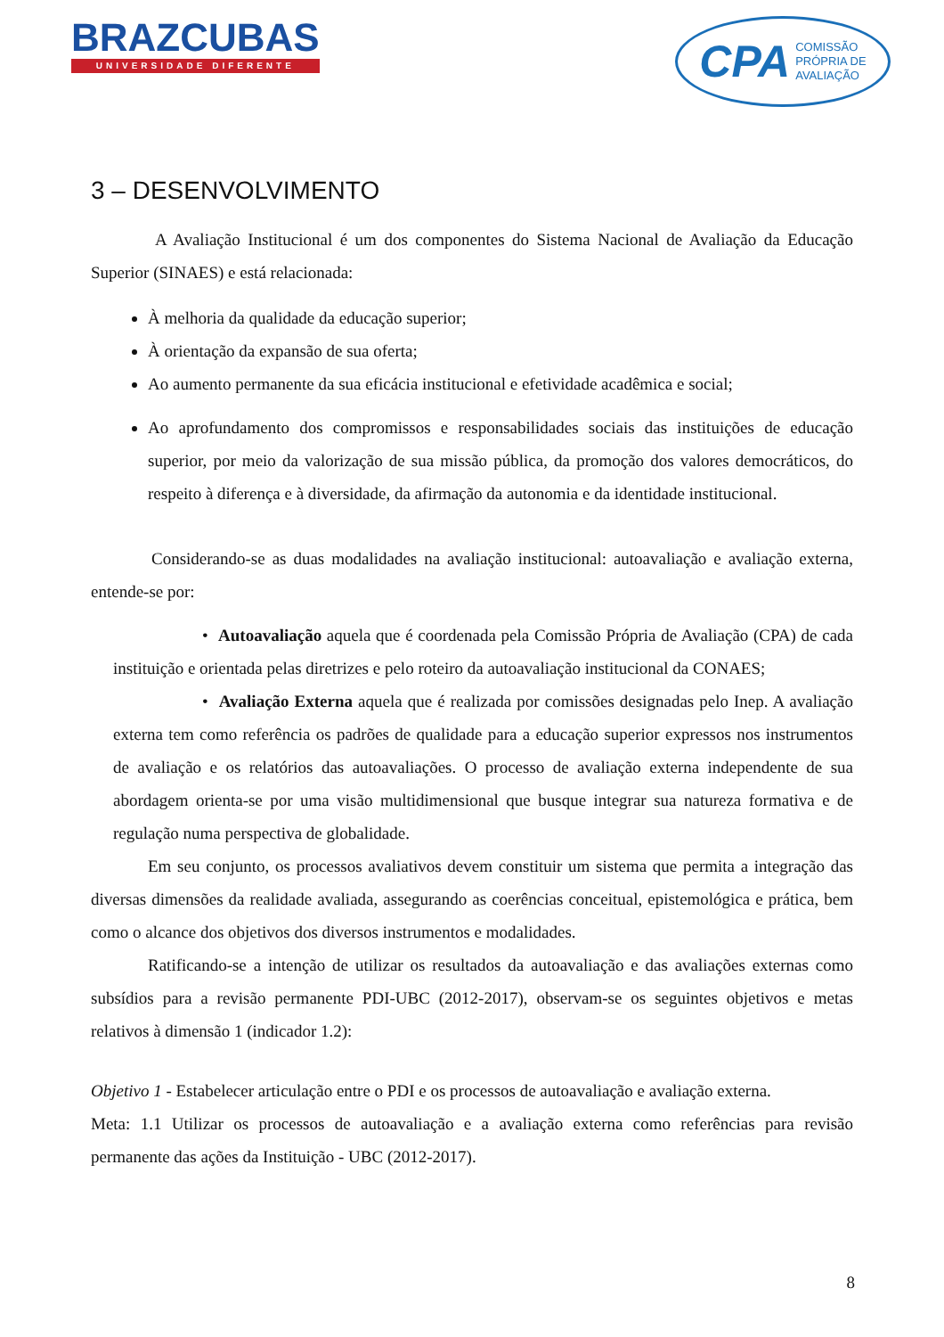BRAZCUBAS
UNIVERSIDADE DIFERENTE
CPA COMISSÃO
PRÓPRIA DE
AVALIAÇÃO
3 – DESENVOLVIMENTO
A Avaliação Institucional é um dos componentes do Sistema Nacional de Avaliação da Educação Superior (SINAES) e está relacionada:
À melhoria da qualidade da educação superior;
À orientação da expansão de sua oferta;
Ao aumento permanente da sua eficácia institucional e efetividade acadêmica e social;
Ao aprofundamento dos compromissos e responsabilidades sociais das instituições de educação superior, por meio da valorização de sua missão pública, da promoção dos valores democráticos, do respeito à diferença e à diversidade, da afirmação da autonomia e da identidade institucional.
Considerando-se as duas modalidades na avaliação institucional: autoavaliação e avaliação externa, entende-se por:
• Autoavaliação aquela que é coordenada pela Comissão Própria de Avaliação (CPA) de cada instituição e orientada pelas diretrizes e pelo roteiro da autoavaliação institucional da CONAES;
• Avaliação Externa aquela que é realizada por comissões designadas pelo Inep. A avaliação externa tem como referência os padrões de qualidade para a educação superior expressos nos instrumentos de avaliação e os relatórios das autoavaliações. O processo de avaliação externa independente de sua abordagem orienta-se por uma visão multidimensional que busque integrar sua natureza formativa e de regulação numa perspectiva de globalidade.
Em seu conjunto, os processos avaliativos devem constituir um sistema que permita a integração das diversas dimensões da realidade avaliada, assegurando as coerências conceitual, epistemológica e prática, bem como o alcance dos objetivos dos diversos instrumentos e modalidades.
Ratificando-se a intenção de utilizar os resultados da autoavaliação e das avaliações externas como subsídios para a revisão permanente PDI-UBC (2012-2017), observam-se os seguintes objetivos e metas relativos à dimensão 1 (indicador 1.2):
Objetivo 1 - Estabelecer articulação entre o PDI e os processos de autoavaliação e avaliação externa.
Meta: 1.1 Utilizar os processos de autoavaliação e a avaliação externa como referências para revisão permanente das ações da Instituição - UBC (2012-2017).
8